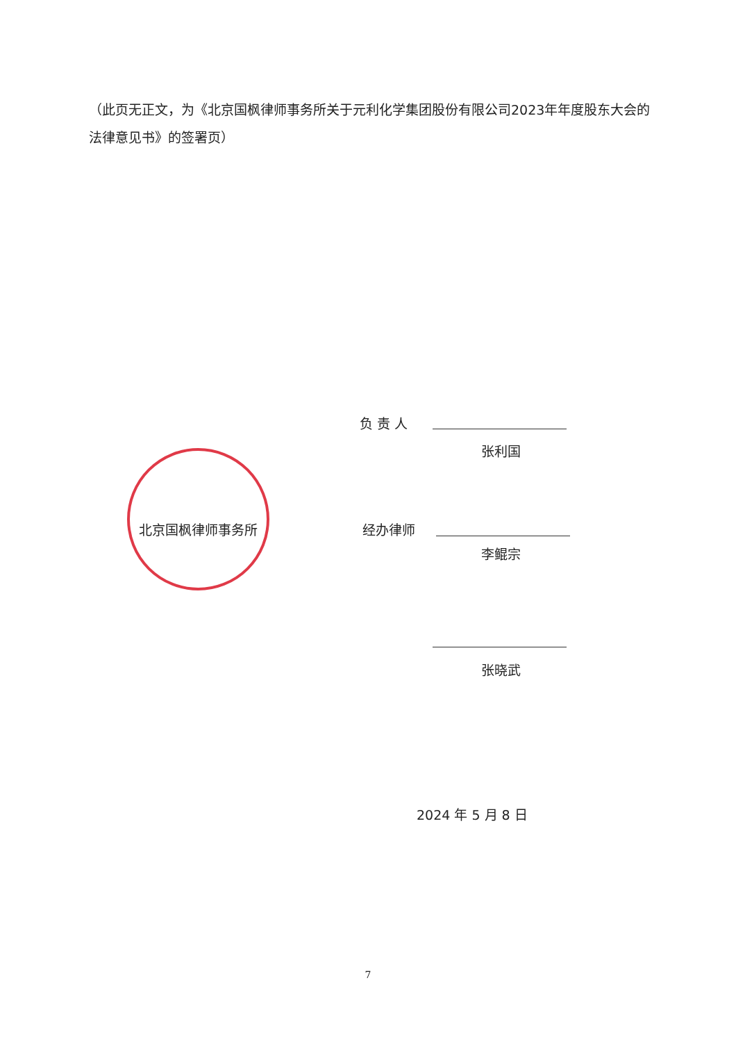（此页无正文，为《北京国枫律师事务所关于元利化学集团股份有限公司2023年年度股东大会的法律意见书》的签署页）
负 责 人
张利国
北京国枫律师事务所 经办律师
李鲲宗
张晓武
2024 年 5 月 8 日
7